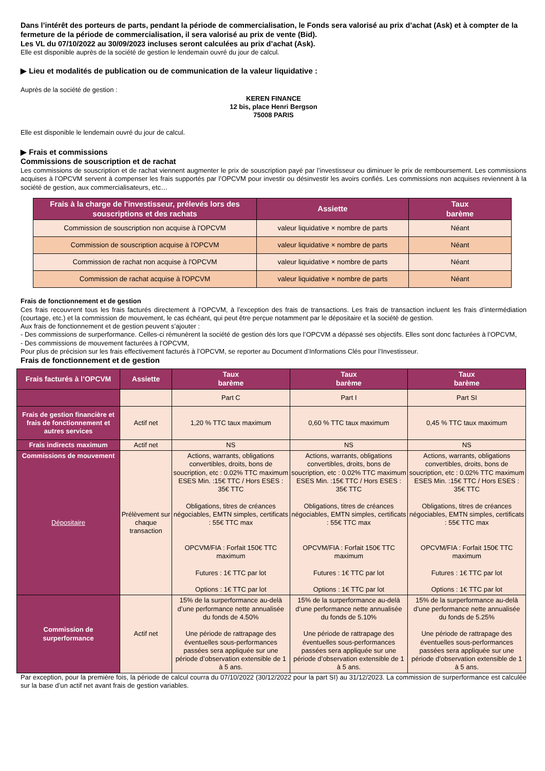Dans l’intérêt des porteurs de parts, pendant la période de commercialisation, le Fonds sera valorisé au prix d’achat (Ask) et à compter de la fermeture de la période de commercialisation, il sera valorisé au prix de vente (Bid).
Les VL du 07/10/2022 au 30/09/2023 incluses seront calculées au prix d’achat (Ask).
Elle est disponible auprès de la société de gestion le lendemain ouvré du jour de calcul.
▶ Lieu et modalités de publication ou de communication de la valeur liquidative :
Auprès de la société de gestion :
KEREN FINANCE
12 bis, place Henri Bergson
75008 PARIS
Elle est disponible le lendemain ouvré du jour de calcul.
▶ Frais et commissions
Commissions de souscription et de rachat
Les commissions de souscription et de rachat viennent augmenter le prix de souscription payé par l’investisseur ou diminuer le prix de remboursement. Les commissions acquises à l’OPCVM servent à compenser les frais supportés par l’OPCVM pour investir ou désinvestir les avoirs confiés. Les commissions non acquises reviennent à la société de gestion, aux commercialisateurs, etc…
| Frais à la charge de l'investisseur, prélevés lors des souscriptions et des rachats | Assiette | Taux barème |
| --- | --- | --- |
| Commission de souscription non acquise à l'OPCVM | valeur liquidative × nombre de parts | Néant |
| Commission de souscription acquise à l'OPCVM | valeur liquidative × nombre de parts | Néant |
| Commission de rachat non acquise à l'OPCVM | valeur liquidative × nombre de parts | Néant |
| Commission de rachat acquise à l'OPCVM | valeur liquidative × nombre de parts | Néant |
Frais de fonctionnement et de gestion
Ces frais recouvrent tous les frais facturés directement à l’OPCVM, à l’exception des frais de transactions. Les frais de transaction incluent les frais d’intermédiation (courtage, etc.) et la commission de mouvement, le cas échéant, qui peut être perçue notamment par le dépositaire et la société de gestion.
Aux frais de fonctionnement et de gestion peuvent s’ajouter :
- Des commissions de surperformance. Celles-ci rémunèrent la société de gestion dès lors que l’OPCVM a dépassé ses objectifs. Elles sont donc facturées à l’OPCVM,
- Des commissions de mouvement facturées à l’OPCVM,
Pour plus de précision sur les frais effectivement facturés à l’OPCVM, se reporter au Document d’Informations Clés pour l’Investisseur.
Frais de fonctionnement et de gestion
| Frais facturés à l’OPCVM | Assiette | Taux barème | Taux barème | Taux barème |
| --- | --- | --- | --- | --- |
| | | Part C | Part I | Part SI |
| Frais de gestion financière et frais de fonctionnement et autres services | Actif net | 1,20 % TTC taux maximum | 0,60 % TTC taux maximum | 0,45 % TTC taux maximum |
| Frais indirects maximum | Actif net | NS | NS | NS |
| Commissions de mouvement Dépositaire | Prélèvement sur chaque transaction | Actions, warrants, obligations convertibles, droits, bons de soucription, etc : 0.02% TTC maximum ESES Min. :15€ TTC / Hors ESES : 35€ TTC Obligations, titres de créances négociables, EMTN simples, certificats : 55€ TTC max OPCVM/FIA : Forfait 150€ TTC maximum Futures : 1€ TTC par lot Options : 1€ TTC par lot | Actions, warrants, obligations convertibles, droits, bons de soucription, etc : 0.02% TTC maximum ESES Min. :15€ TTC / Hors ESES : 35€ TTC Obligations, titres de créances négociables, EMTN simples, certificats : 55€ TTC max OPCVM/FIA : Forfait 150€ TTC maximum Futures : 1€ TTC par lot Options : 1€ TTC par lot | Actions, warrants, obligations convertibles, droits, bons de soucription, etc : 0.02% TTC maximum ESES Min. :15€ TTC / Hors ESES : 35€ TTC Obligations, titres de créances négociables, EMTN simples, certificats : 55€ TTC max OPCVM/FIA : Forfait 150€ TTC maximum Futures : 1€ TTC par lot Options : 1€ TTC par lot |
| Commission de surperformance | Actif net | 15% de la surperformance au-delà d’une performance nette annualisée du fonds de 4.50% Une période de rattrapage des éventuelles sous-performances passées sera appliquée sur une période d’observation extensible de 1 à 5 ans. | 15% de la surperformance au-delà d’une performance nette annualisée du fonds de 5.10% Une période de rattrapage des éventuelles sous-performances passées sera appliquée sur une période d’observation extensible de 1 à 5 ans. | 15% de la surperformance au-delà d’une performance nette annualisée du fonds de 5.25% Une période de rattrapage des éventuelles sous-performances passées sera appliquée sur une période d’observation extensible de 1 à 5 ans. |
Par exception, pour la première fois, la période de calcul courra du 07/10/2022 (30/12/2022 pour la part SI) au 31/12/2023. La commission de surperformance est calculée sur la base d’un actif net avant frais de gestion variables.